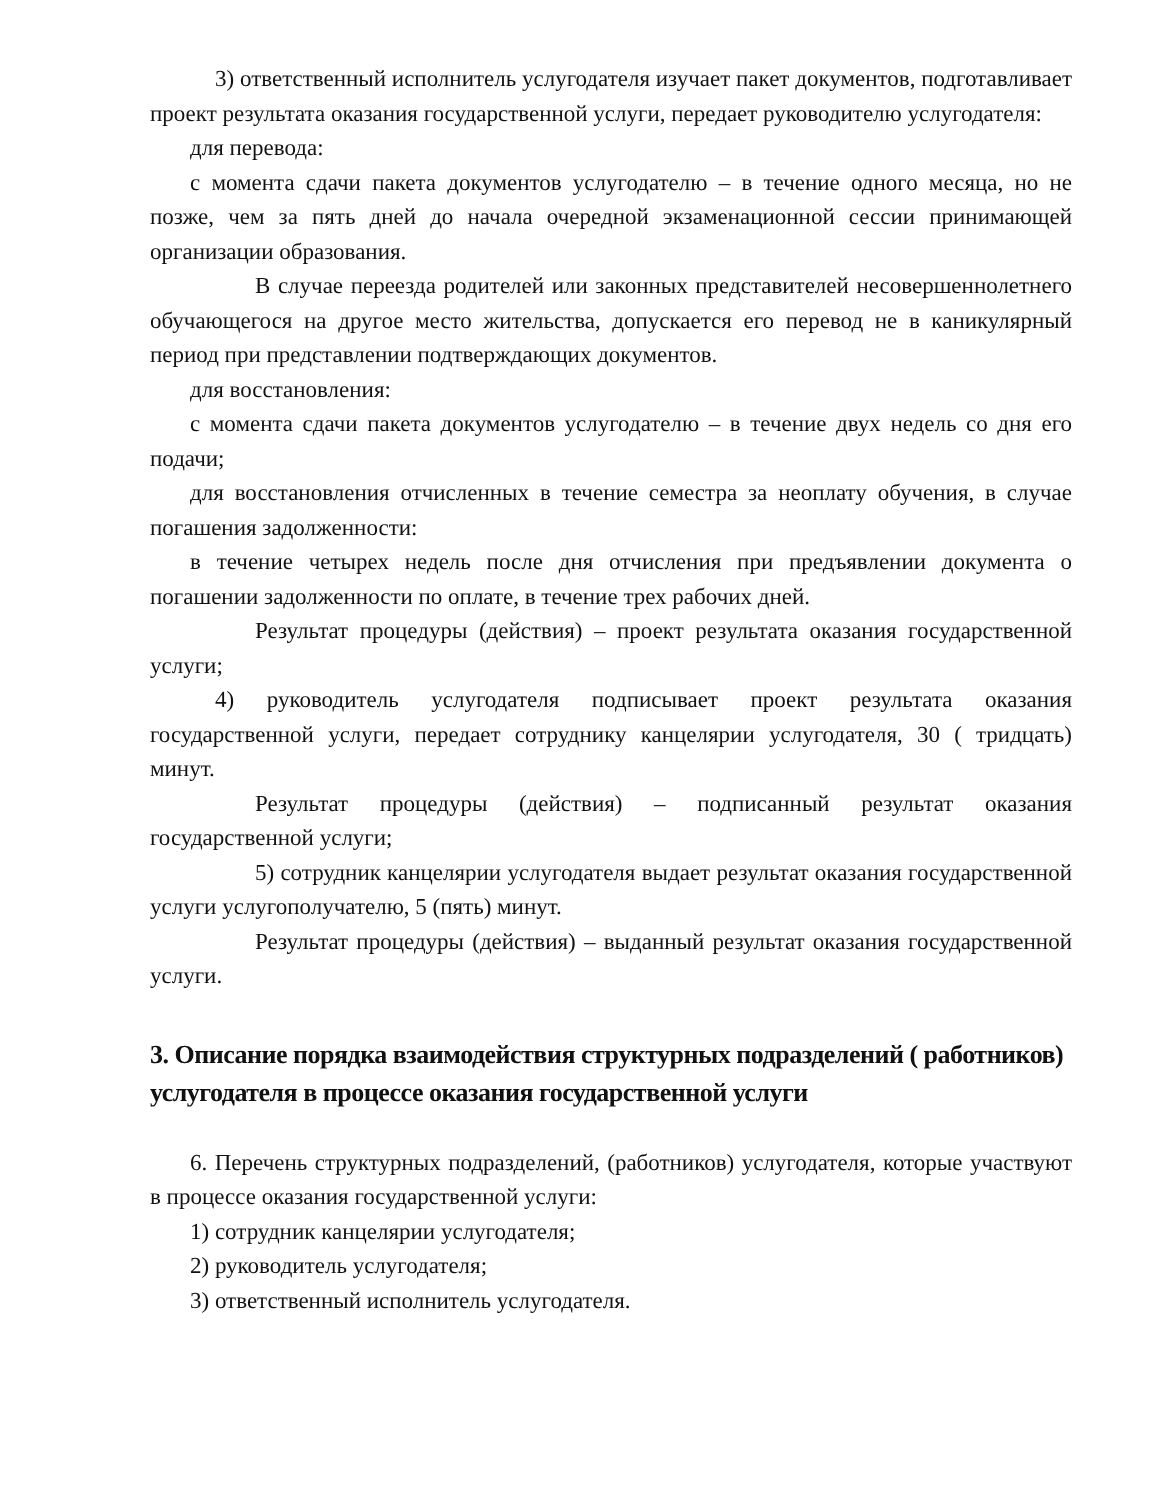3) ответственный исполнитель услугодателя изучает пакет документов, подготавливает проект результата оказания государственной услуги, передает руководителю услугодателя:
для перевода:
с момента сдачи пакета документов услугодателю – в течение одного месяца, но не позже, чем за пять дней до начала очередной экзаменационной сессии принимающей организации образования.
В случае переезда родителей или законных представителей несовершеннолетнего обучающегося на другое место жительства, допускается его перевод не в каникулярный период при представлении подтверждающих документов.
для восстановления:
с момента сдачи пакета документов услугодателю – в течение двух недель со дня его подачи;
для восстановления отчисленных в течение семестра за неоплату обучения, в случае погашения задолженности:
в течение четырех недель после дня отчисления при предъявлении документа о погашении задолженности по оплате, в течение трех рабочих дней.
Результат процедуры (действия) – проект результата оказания государственной услуги;
4) руководитель услугодателя подписывает проект результата оказания государственной услуги, передает сотруднику канцелярии услугодателя, 30 ( тридцать) минут.
Результат процедуры (действия) – подписанный результат оказания государственной услуги;
5) сотрудник канцелярии услугодателя выдает результат оказания государственной услуги услугополучателю, 5 (пять) минут.
Результат процедуры (действия) – выданный результат оказания государственной услуги.
3. Описание порядка взаимодействия структурных подразделений ( работников) услугодателя в процессе оказания государственной услуги
6. Перечень структурных подразделений, (работников) услугодателя, которые участвуют в процессе оказания государственной услуги:
1) сотрудник канцелярии услугодателя;
2) руководитель услугодателя;
3) ответственный исполнитель услугодателя.